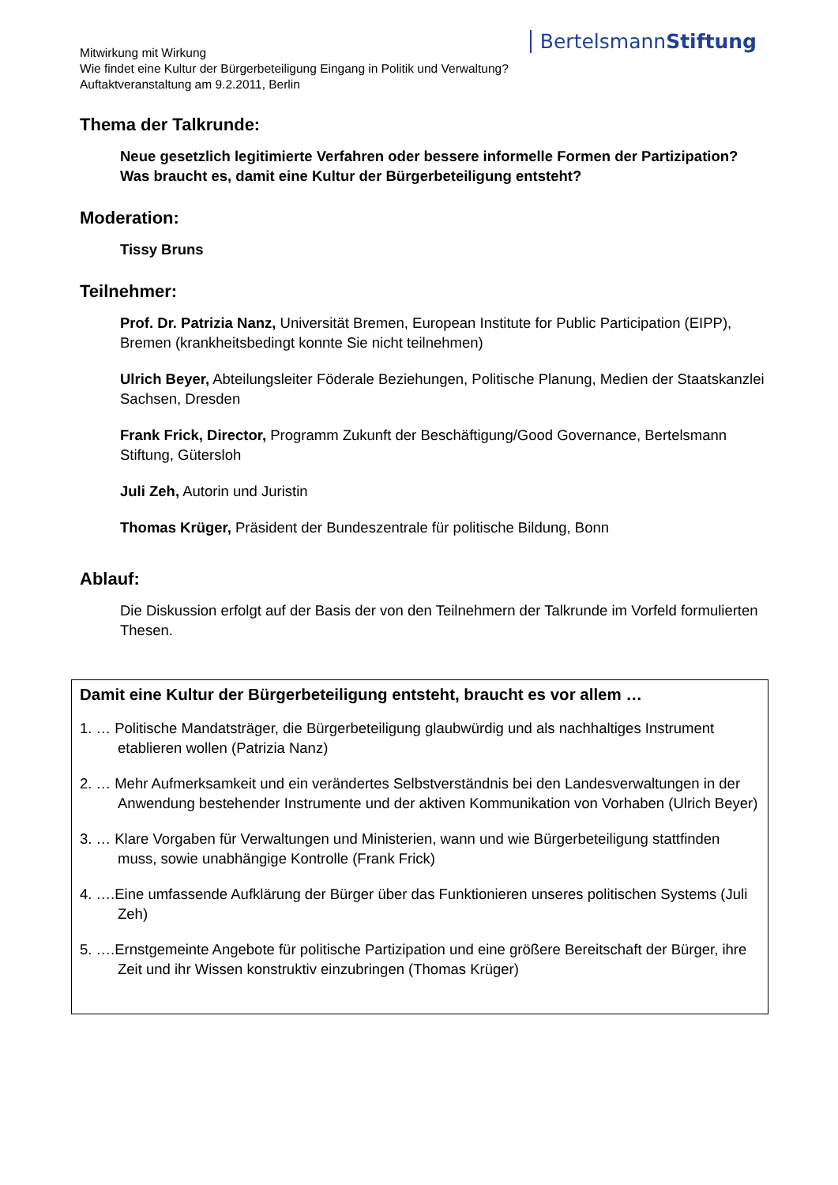BertelsmannStiftung
Mitwirkung mit Wirkung
Wie findet eine Kultur der Bürgerbeteiligung Eingang in Politik und Verwaltung?
Auftaktveranstaltung am 9.2.2011, Berlin
Thema der Talkrunde:
Neue gesetzlich legitimierte Verfahren oder bessere informelle Formen der Partizipation? Was braucht es, damit eine Kultur der Bürgerbeteiligung entsteht?
Moderation:
Tissy Bruns
Teilnehmer:
Prof. Dr. Patrizia Nanz, Universität Bremen, European Institute for Public Participation (EIPP), Bremen (krankheitsbedingt konnte Sie nicht teilnehmen)
Ulrich Beyer, Abteilungsleiter Föderale Beziehungen, Politische Planung, Medien der Staatskanzlei Sachsen, Dresden
Frank Frick, Director, Programm Zukunft der Beschäftigung/Good Governance, Bertelsmann Stiftung, Gütersloh
Juli Zeh, Autorin und Juristin
Thomas Krüger, Präsident der Bundeszentrale für politische Bildung, Bonn
Ablauf:
Die Diskussion erfolgt auf der Basis der von den Teilnehmern der Talkrunde im Vorfeld formulierten Thesen.
Damit eine Kultur der Bürgerbeteiligung entsteht, braucht es vor allem …
1. … Politische Mandatsträger, die Bürgerbeteiligung glaubwürdig und als nachhaltiges Instrument etablieren wollen (Patrizia Nanz)
2. … Mehr Aufmerksamkeit und ein verändertes Selbstverständnis bei den Landesverwaltungen in der Anwendung bestehender Instrumente und der aktiven Kommunikation von Vorhaben (Ulrich Beyer)
3. … Klare Vorgaben für Verwaltungen und Ministerien, wann und wie Bürgerbeteiligung stattfinden muss, sowie unabhängige Kontrolle (Frank Frick)
4. ….Eine umfassende Aufklärung der Bürger über das Funktionieren unseres politischen Systems (Juli Zeh)
5. ….Ernstgemeinte Angebote für politische Partizipation und eine größere Bereitschaft der Bürger, ihre Zeit und ihr Wissen konstruktiv einzubringen (Thomas Krüger)